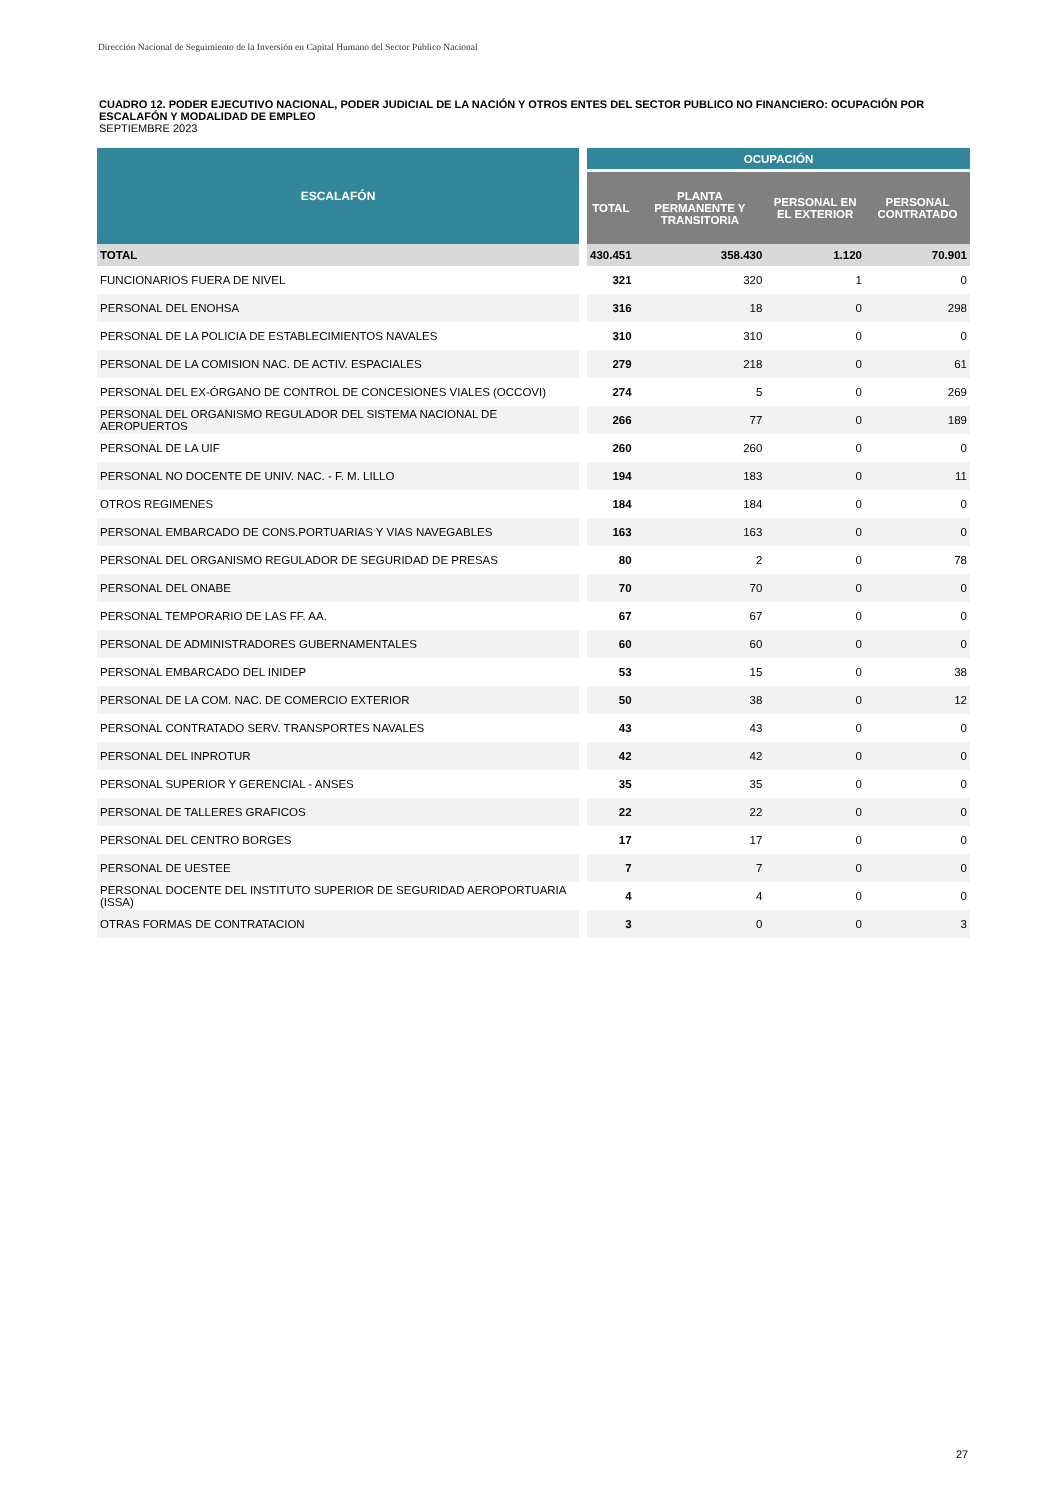Dirección Nacional de Seguimiento de la Inversión en Capital Humano del Sector Público Nacional
CUADRO 12. PODER EJECUTIVO NACIONAL, PODER JUDICIAL DE LA NACIÓN Y OTROS ENTES DEL SECTOR PUBLICO NO FINANCIERO: OCUPACIÓN POR ESCALAFÓN Y MODALIDAD DE EMPLEO
SEPTIEMBRE 2023
| ESCALAFÓN | OCUPACIÓN | | | |
| --- | --- | --- | --- | --- |
| | TOTAL | PLANTA PERMANENTE Y TRANSITORIA | PERSONAL EN EL EXTERIOR | PERSONAL CONTRATADO |
| TOTAL | 430.451 | 358.430 | 1.120 | 70.901 |
| FUNCIONARIOS FUERA DE NIVEL | 321 | 320 | 1 | 0 |
| PERSONAL DEL ENOHSA | 316 | 18 | 0 | 298 |
| PERSONAL DE LA POLICIA DE ESTABLECIMIENTOS NAVALES | 310 | 310 | 0 | 0 |
| PERSONAL DE LA COMISION NAC. DE ACTIV. ESPACIALES | 279 | 218 | 0 | 61 |
| PERSONAL DEL EX-ÓRGANO DE CONTROL DE CONCESIONES VIALES (OCCOVI) | 274 | 5 | 0 | 269 |
| PERSONAL DEL ORGANISMO REGULADOR DEL SISTEMA NACIONAL DE AEROPUERTOS | 266 | 77 | 0 | 189 |
| PERSONAL DE LA UIF | 260 | 260 | 0 | 0 |
| PERSONAL NO DOCENTE DE UNIV. NAC. - F. M. LILLO | 194 | 183 | 0 | 11 |
| OTROS REGIMENES | 184 | 184 | 0 | 0 |
| PERSONAL EMBARCADO DE CONS.PORTUARIAS Y VIAS NAVEGABLES | 163 | 163 | 0 | 0 |
| PERSONAL DEL ORGANISMO REGULADOR DE SEGURIDAD DE PRESAS | 80 | 2 | 0 | 78 |
| PERSONAL DEL ONABE | 70 | 70 | 0 | 0 |
| PERSONAL TEMPORARIO DE LAS FF. AA. | 67 | 67 | 0 | 0 |
| PERSONAL DE ADMINISTRADORES GUBERNAMENTALES | 60 | 60 | 0 | 0 |
| PERSONAL EMBARCADO DEL INIDEP | 53 | 15 | 0 | 38 |
| PERSONAL DE LA COM. NAC. DE COMERCIO EXTERIOR | 50 | 38 | 0 | 12 |
| PERSONAL CONTRATADO SERV. TRANSPORTES NAVALES | 43 | 43 | 0 | 0 |
| PERSONAL DEL INPROTUR | 42 | 42 | 0 | 0 |
| PERSONAL SUPERIOR Y GERENCIAL - ANSES | 35 | 35 | 0 | 0 |
| PERSONAL DE TALLERES GRAFICOS | 22 | 22 | 0 | 0 |
| PERSONAL DEL CENTRO BORGES | 17 | 17 | 0 | 0 |
| PERSONAL DE UESTEE | 7 | 7 | 0 | 0 |
| PERSONAL DOCENTE DEL INSTITUTO SUPERIOR DE SEGURIDAD AEROPORTUARIA (ISSA) | 4 | 4 | 0 | 0 |
| OTRAS FORMAS DE CONTRATACION | 3 | 0 | 0 | 3 |
27